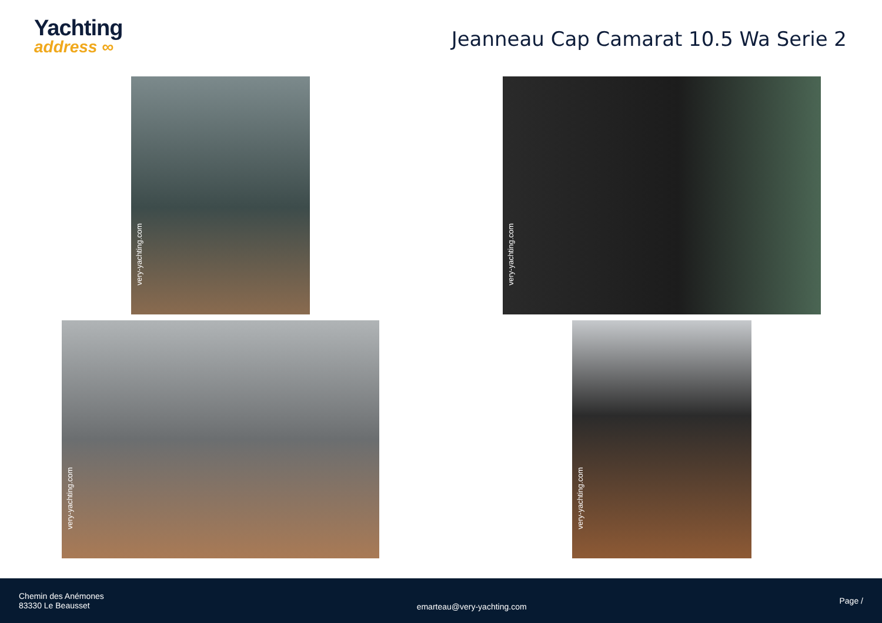Yachting
address ∞
Jeanneau Cap Camarat 10.5 Wa Serie 2
very-yachting.com
very-yachting.com
very-yachting.com
very-yachting.com
Chemin des Anémones
83330 Le Beausset
emarteau@very-yachting.com
Page /